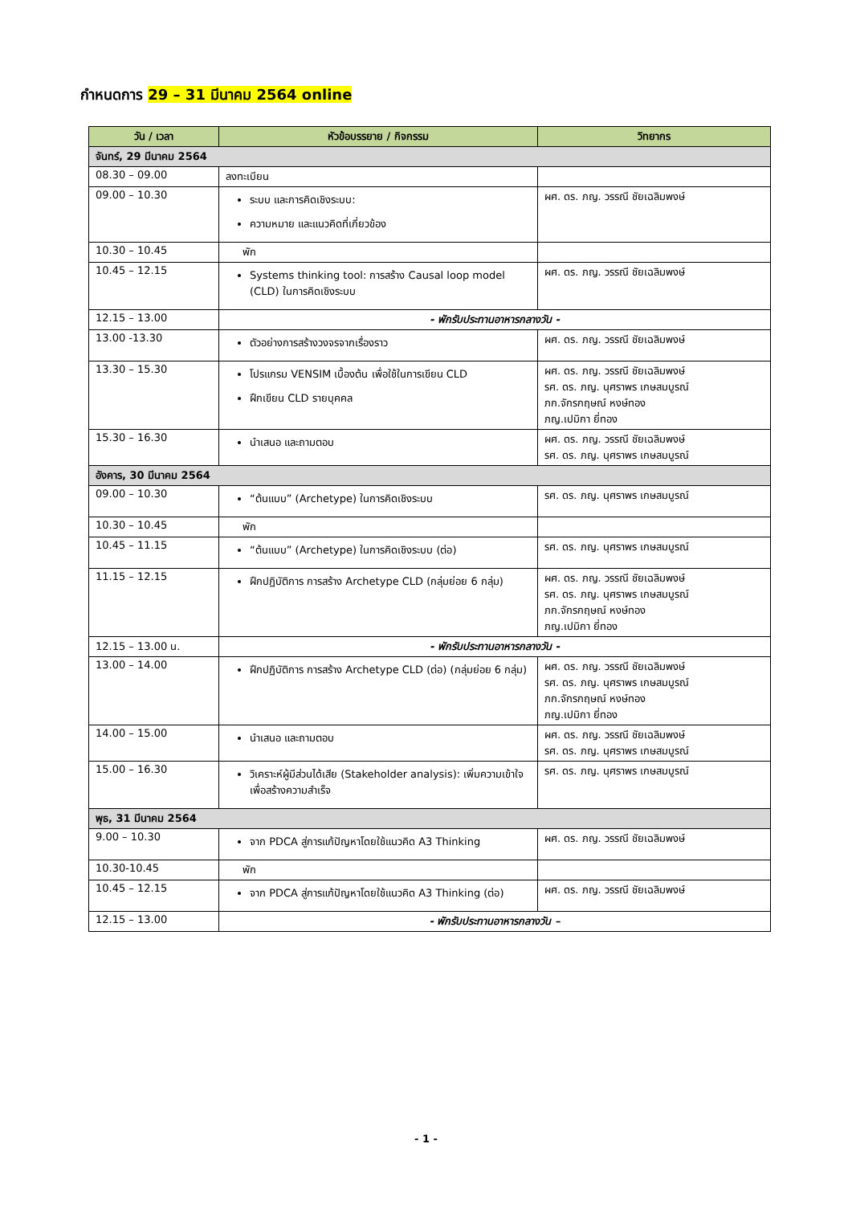กำหนดการ 29 – 31 มีนาคม 2564 online
| วัน / เวลา | หัวข้อบรรยาย / กิจกรรม | วิทยากร |
| --- | --- | --- |
| จันทร์, 29 มีนาคม 2564 | | |
| 08.30 – 09.00 | ลงทะเบียน | |
| 09.00 – 10.30 | ระบบ และการคิดเชิงระบบ: ความหมาย และแนวคิดที่เกี่ยวข้อง | ผศ. ดร. ภญ. วรรณี ชัยเฉลิมพงษ์ |
| 10.30 – 10.45 | พัก | |
| 10.45 – 12.15 | Systems thinking tool: การสร้าง Causal loop model (CLD) ในการคิดเชิงระบบ | ผศ. ดร. ภญ. วรรณี ชัยเฉลิมพงษ์ |
| 12.15 – 13.00 | - พักรับประทานอาหารกลางวัน - | |
| 13.00 -13.30 | ตัวอย่างการสร้างวงจรจากเรื่องราว | ผศ. ดร. ภญ. วรรณี ชัยเฉลิมพงษ์ |
| 13.30 – 15.30 | โปรแกรม VENSIM เบื้องต้น เพื่อใช้ในการเขียน CLD ฝึกเขียน CLD รายบุคคล | ผศ. ดร. ภญ. วรรณี ชัยเฉลิมพงษ์ รศ. ดร. ภญ. นุศราพร เกษสมบูรณ์ ภก.จักรกฤษณ์ หงษ์ทอง ภญ.เปมิกา ยี่ทอง |
| 15.30 – 16.30 | นำเสนอ และถามตอบ | ผศ. ดร. ภญ. วรรณี ชัยเฉลิมพงษ์ รศ. ดร. ภญ. นุศราพร เกษสมบูรณ์ |
| อังคาร, 30 มีนาคม 2564 | | |
| 09.00 – 10.30 | “ต้นแบบ” (Archetype) ในการคิดเชิงระบบ | รศ. ดร. ภญ. นุศราพร เกษสมบูรณ์ |
| 10.30 – 10.45 | พัก | |
| 10.45 – 11.15 | “ต้นแบบ” (Archetype) ในการคิดเชิงระบบ (ต่อ) | รศ. ดร. ภญ. นุศราพร เกษสมบูรณ์ |
| 11.15 – 12.15 | ฝึกปฏิบัติการ การสร้าง Archetype CLD (กลุ่มย่อย 6 กลุ่ม) | ผศ. ดร. ภญ. วรรณี ชัยเฉลิมพงษ์ รศ. ดร. ภญ. นุศราพร เกษสมบูรณ์ ภก.จักรกฤษณ์ หงษ์ทอง ภญ.เปมิกา ยี่ทอง |
| 12.15 – 13.00 น. | - พักรับประทานอาหารกลางวัน - | |
| 13.00 – 14.00 | ฝึกปฏิบัติการ การสร้าง Archetype CLD (ต่อ) (กลุ่มย่อย 6 กลุ่ม) | ผศ. ดร. ภญ. วรรณี ชัยเฉลิมพงษ์ รศ. ดร. ภญ. นุศราพร เกษสมบูรณ์ ภก.จักรกฤษณ์ หงษ์ทอง ภญ.เปมิกา ยี่ทอง |
| 14.00 – 15.00 | นำเสนอ และถามตอบ | ผศ. ดร. ภญ. วรรณี ชัยเฉลิมพงษ์ รศ. ดร. ภญ. นุศราพร เกษสมบูรณ์ |
| 15.00 – 16.30 | วิเคราะห์ผู้มีส่วนได้เสีย (Stakeholder analysis): เพิ่มความเข้าใจ เพื่อสร้างความสำเร็จ | รศ. ดร. ภญ. นุศราพร เกษสมบูรณ์ |
| พุธ, 31 มีนาคม 2564 | | |
| 9.00 – 10.30 | จาก PDCA สู่การแก้ปัญหาโดยใช้แนวคิด A3 Thinking | ผศ. ดร. ภญ. วรรณี ชัยเฉลิมพงษ์ |
| 10.30-10.45 | พัก | |
| 10.45 – 12.15 | จาก PDCA สู่การแก้ปัญหาโดยใช้แนวคิด A3 Thinking (ต่อ) | ผศ. ดร. ภญ. วรรณี ชัยเฉลิมพงษ์ |
| 12.15 – 13.00 | - พักรับประทานอาหารกลางวัน – | |
- 1 -